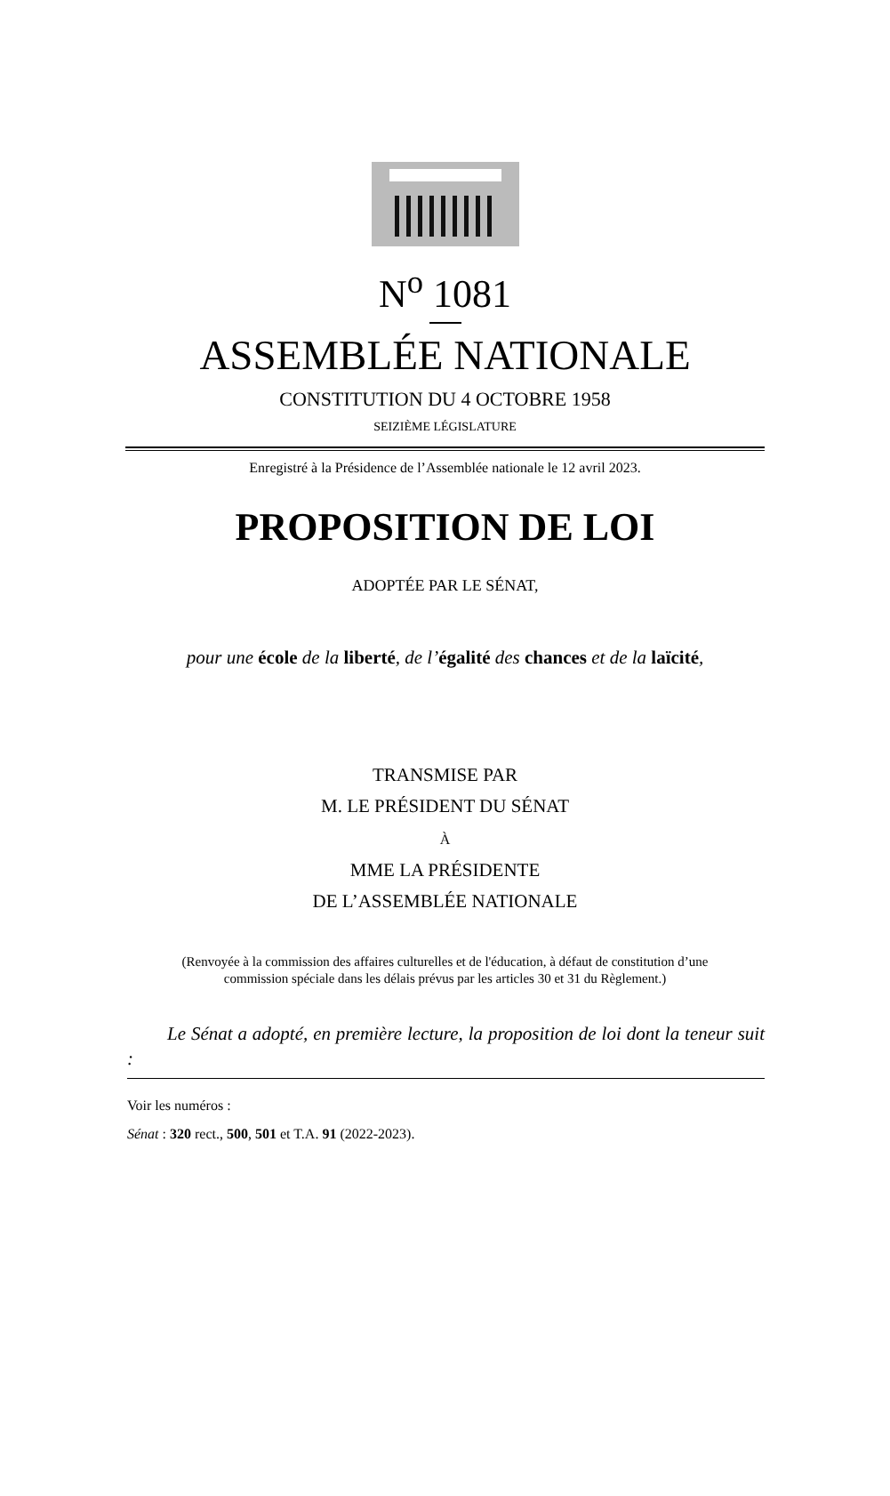N<sup>o</sup> 1081
ASSEMBLÉE NATIONALE
CONSTITUTION DU 4 OCTOBRE 1958
SEIZIÈME LÉGISLATURE
Enregistré à la Présidence de l’Assemblée nationale le 12 avril 2023.
PROPOSITION DE LOI
ADOPTÉE PAR LE SÉNAT,
pour une école de la liberté, de l’égalité des chances et de la laïcité,
TRANSMISE PAR
M. LE PRÉSIDENT DU SÉNAT
À
MME LA PRÉSIDENTE
DE L’ASSEMBLÉE NATIONALE
(Renvoyée à la commission des affaires culturelles et de l'éducation, à défaut de constitution d’une
commission spéciale dans les délais prévus par les articles 30 et 31 du Règlement.)
Le Sénat a adopté, en première lecture, la proposition de loi dont la teneur suit :
Voir les numéros :
Sénat : 320 rect., 500, 501 et T.A. 91 (2022-2023).